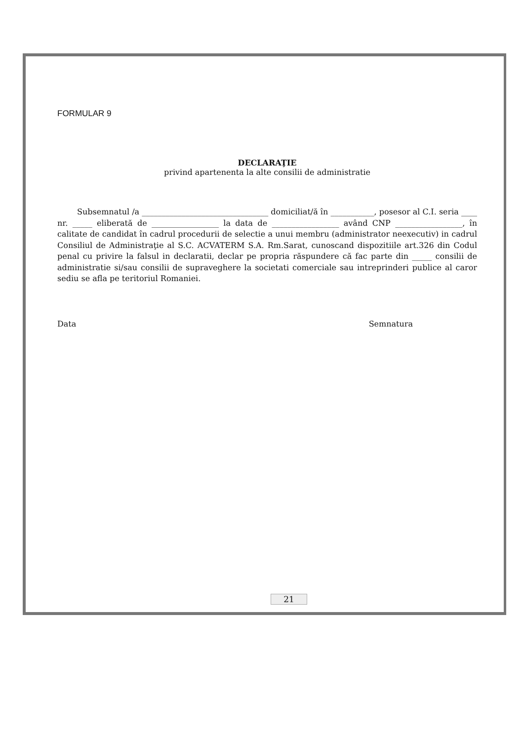FORMULAR 9
DECLARAŢIE
privind apartenenta la alte consilii de administratie
Subsemnatul /a ________________________________ domiciliat/ă în ___________, posesor al C.I. seria ____ nr. _____ eliberată de _________________ la data de _________________ având CNP _________________, în calitate de candidat în cadrul procedurii de selectie a unui membru (administrator neexecutiv) in cadrul Consiliul de Administraţie al S.C. ACVATERM S.A. Rm.Sarat, cunoscand dispozitiile art.326 din Codul penal cu privire la falsul in declaratii, declar pe propria răspundere că fac parte din _____ consilii de administratie si/sau consilii de supraveghere la societati comerciale sau intreprinderi publice al caror sediu se afla pe teritoriul Romaniei.
Data Semnatura
21